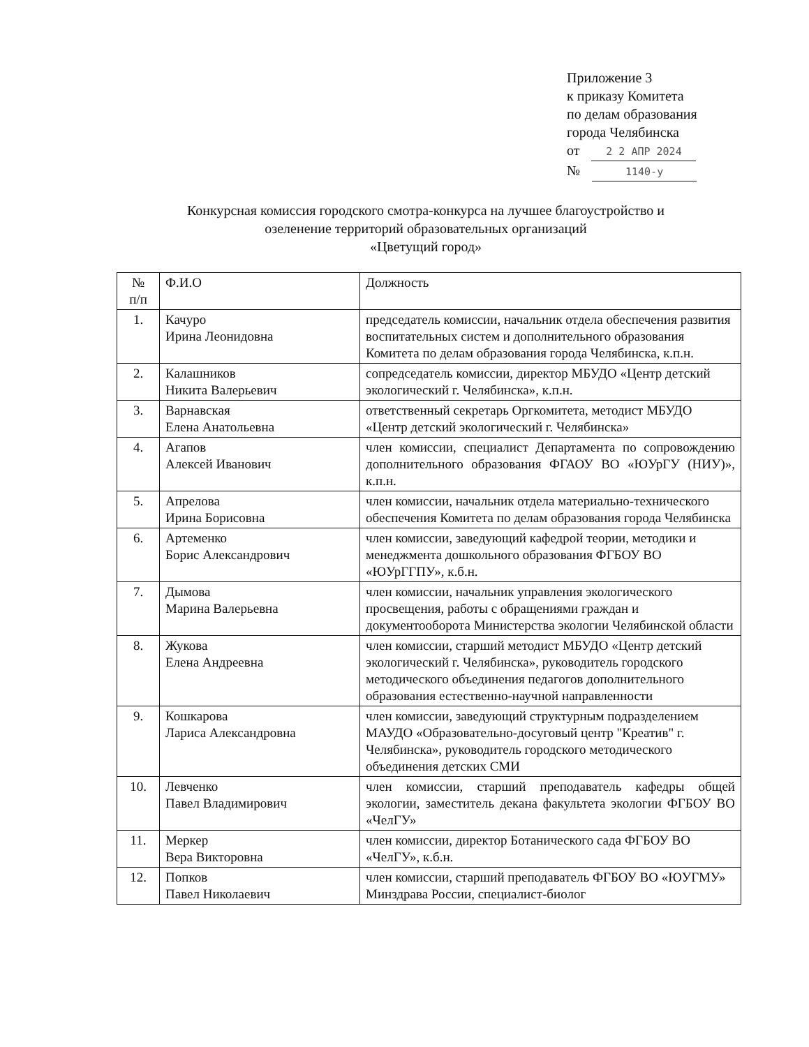Приложение 3
к приказу Комитета
по делам образования
города Челябинска
от 2 2 АПР 2024
№ 1140-у
Конкурсная комиссия городского смотра-конкурса на лучшее благоустройство и
озеленение территорий образовательных организаций
«Цветущий город»
| № п/п | Ф.И.О | Должность |
| --- | --- | --- |
| 1. | Качуро Ирина Леонидовна | председатель комиссии, начальник отдела обеспечения развития воспитательных систем и дополнительного образования Комитета по делам образования города Челябинска, к.п.н. |
| 2. | Калашников Никита Валерьевич | сопредседатель комиссии, директор МБУДО «Центр детский экологический г. Челябинска», к.п.н. |
| 3. | Варнавская Елена Анатольевна | ответственный секретарь Оргкомитета, методист МБУДО «Центр детский экологический г. Челябинска» |
| 4. | Агапов Алексей Иванович | член комиссии, специалист Департамента по сопровождению дополнительного образования ФГАОУ ВО «ЮУрГУ (НИУ)», к.п.н. |
| 5. | Апрелова Ирина Борисовна | член комиссии, начальник отдела материально-технического обеспечения Комитета по делам образования города Челябинска |
| 6. | Артеменко Борис Александрович | член комиссии, заведующий кафедрой теории, методики и менеджмента дошкольного образования ФГБОУ ВО «ЮУрГГПУ», к.б.н. |
| 7. | Дымова Марина Валерьевна | член комиссии, начальник управления экологического просвещения, работы с обращениями граждан и документооборота Министерства экологии Челябинской области |
| 8. | Жукова Елена Андреевна | член комиссии, старший методист МБУДО «Центр детский экологический г. Челябинска», руководитель городского методического объединения педагогов дополнительного образования естественно-научной направленности |
| 9. | Кошкарова Лариса Александровна | член комиссии, заведующий структурным подразделением МАУДО «Образовательно-досуговый центр "Креатив" г. Челябинска», руководитель городского методического объединения детских СМИ |
| 10. | Левченко Павел Владимирович | член комиссии, старший преподаватель кафедры общей экологии, заместитель декана факультета экологии ФГБОУ ВО «ЧелГУ» |
| 11. | Меркер Вера Викторовна | член комиссии, директор Ботанического сада ФГБОУ ВО «ЧелГУ», к.б.н. |
| 12. | Попков Павел Николаевич | член комиссии, старший преподаватель ФГБОУ ВО «ЮУГМУ» Минздрава России, специалист-биолог |